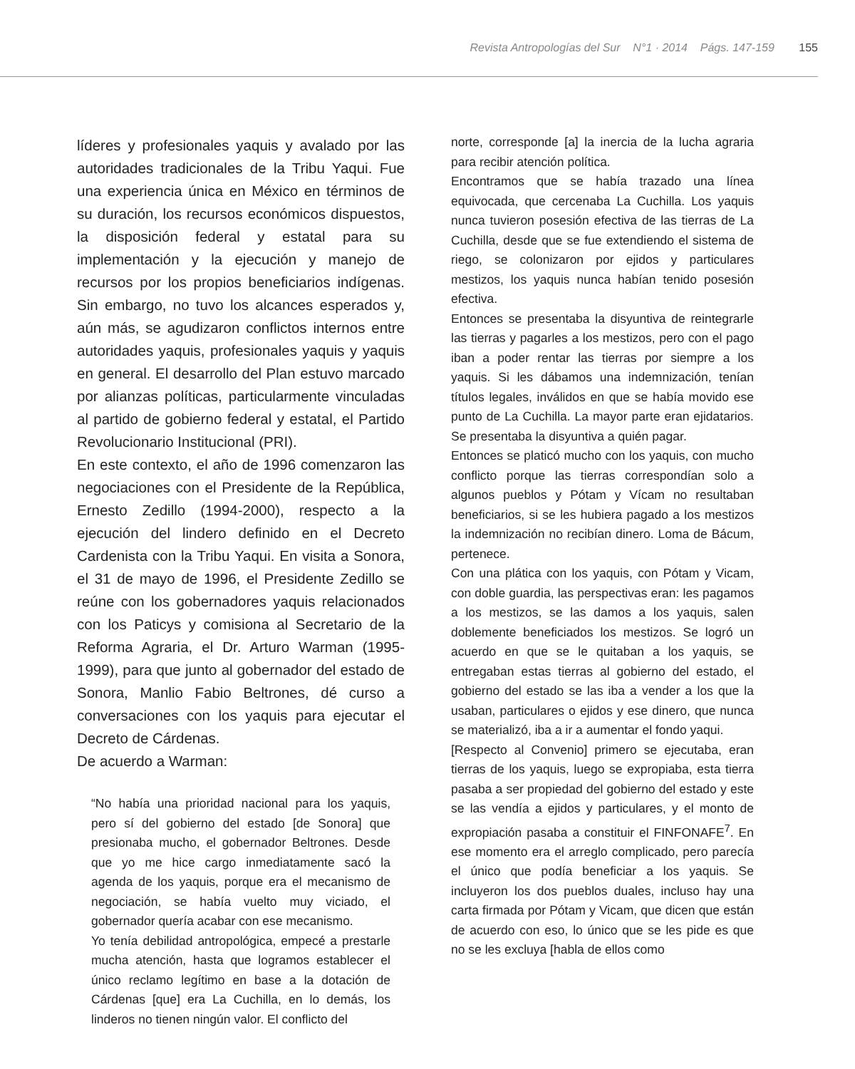Revista Antropologías del Sur N°1 · 2014 Págs. 147-159 155
líderes y profesionales yaquis y avalado por las autoridades tradicionales de la Tribu Yaqui. Fue una experiencia única en México en términos de su duración, los recursos económicos dispuestos, la disposición federal y estatal para su implementación y la ejecución y manejo de recursos por los propios beneficiarios indígenas. Sin embargo, no tuvo los alcances esperados y, aún más, se agudizaron conflictos internos entre autoridades yaquis, profesionales yaquis y yaquis en general. El desarrollo del Plan estuvo marcado por alianzas políticas, particularmente vinculadas al partido de gobierno federal y estatal, el Partido Revolucionario Institucional (PRI).
En este contexto, el año de 1996 comenzaron las negociaciones con el Presidente de la República, Ernesto Zedillo (1994-2000), respecto a la ejecución del lindero definido en el Decreto Cardenista con la Tribu Yaqui. En visita a Sonora, el 31 de mayo de 1996, el Presidente Zedillo se reúne con los gobernadores yaquis relacionados con los Paticys y comisiona al Secretario de la Reforma Agraria, el Dr. Arturo Warman (1995-1999), para que junto al gobernador del estado de Sonora, Manlio Fabio Beltrones, dé curso a conversaciones con los yaquis para ejecutar el Decreto de Cárdenas.
De acuerdo a Warman:
“No había una prioridad nacional para los yaquis, pero sí del gobierno del estado [de Sonora] que presionaba mucho, el gobernador Beltrones. Desde que yo me hice cargo inmediatamente sacó la agenda de los yaquis, porque era el mecanismo de negociación, se había vuelto muy viciado, el gobernador quería acabar con ese mecanismo.
Yo tenía debilidad antropológica, empecé a prestarle mucha atención, hasta que logramos establecer el único reclamo legítimo en base a la dotación de Cárdenas [que] era La Cuchilla, en lo demás, los linderos no tienen ningún valor. El conflicto del
norte, corresponde [a] la inercia de la lucha agraria para recibir atención política.
Encontramos que se había trazado una línea equivocada, que cercenaba La Cuchilla. Los yaquis nunca tuvieron posesión efectiva de las tierras de La Cuchilla, desde que se fue extendiendo el sistema de riego, se colonizaron por ejidos y particulares mestizos, los yaquis nunca habían tenido posesión efectiva.
Entonces se presentaba la disyuntiva de reintegrarle las tierras y pagarles a los mestizos, pero con el pago iban a poder rentar las tierras por siempre a los yaquis. Si les dábamos una indemnización, tenían títulos legales, inválidos en que se había movido ese punto de La Cuchilla. La mayor parte eran ejidatarios. Se presentaba la disyuntiva a quién pagar.
Entonces se platicó mucho con los yaquis, con mucho conflicto porque las tierras correspondían solo a algunos pueblos y Pótam y Vícam no resultaban beneficiarios, si se les hubiera pagado a los mestizos la indemnización no recibían dinero. Loma de Bácum, pertenece.
Con una plática con los yaquis, con Pótam y Vicam, con doble guardia, las perspectivas eran: les pagamos a los mestizos, se las damos a los yaquis, salen doblemente beneficiados los mestizos. Se logró un acuerdo en que se le quitaban a los yaquis, se entregaban estas tierras al gobierno del estado, el gobierno del estado se las iba a vender a los que la usaban, particulares o ejidos y ese dinero, que nunca se materializó, iba a ir a aumentar el fondo yaqui.
[Respecto al Convenio] primero se ejecutaba, eran tierras de los yaquis, luego se expropiaba, esta tierra pasaba a ser propiedad del gobierno del estado y este se las vendía a ejidos y particulares, y el monto de expropiación pasaba a constituir el FINFONAFE<sup>7</sup>. En ese momento era el arreglo complicado, pero parecía el único que podía beneficiar a los yaquis. Se incluyeron los dos pueblos duales, incluso hay una carta firmada por Pótam y Vicam, que dicen que están de acuerdo con eso, lo único que se les pide es que no se les excluya [habla de ellos como